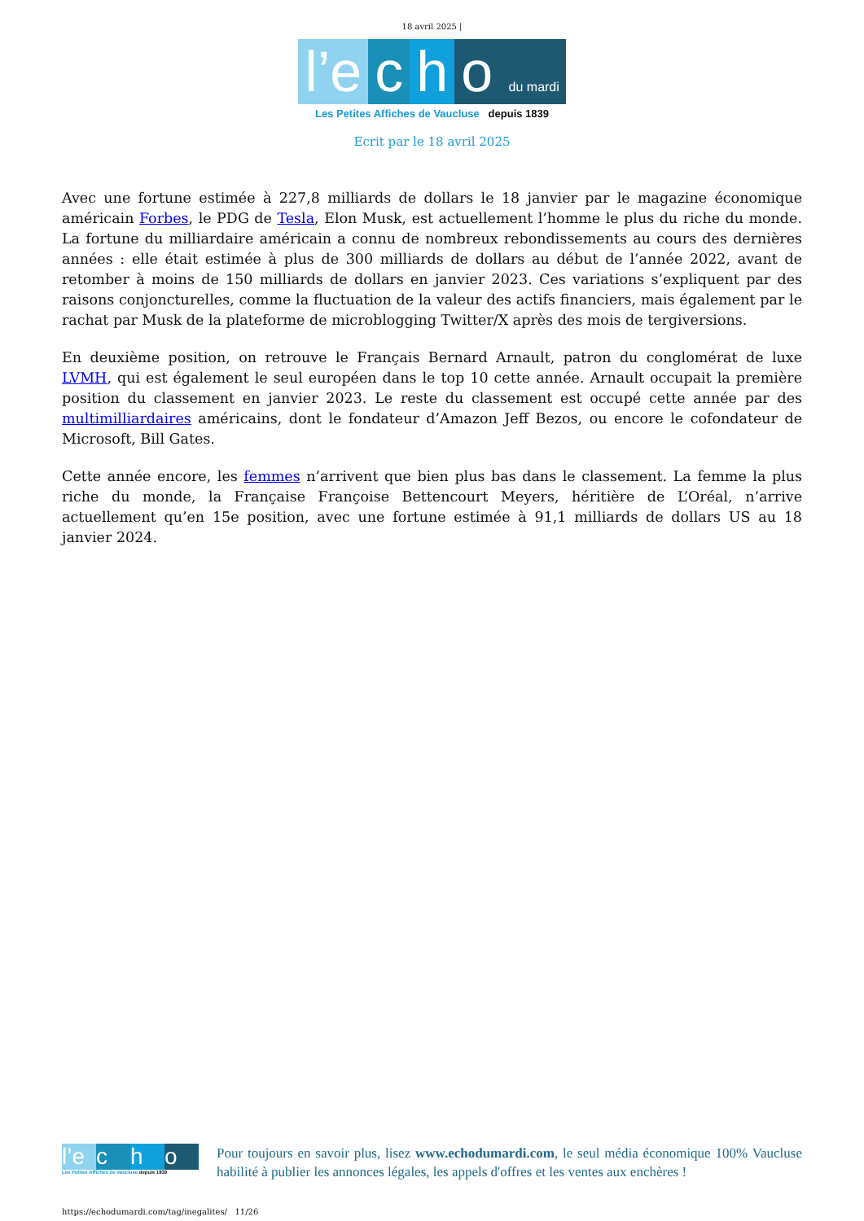18 avril 2025 |
l’e c h o du mardi
Les Petites Affiches de Vaucluse depuis 1839
Ecrit par le 18 avril 2025
Avec une fortune estimée à 227,8 milliards de dollars le 18 janvier par le magazine économique américain Forbes, le PDG de Tesla, Elon Musk, est actuellement l’homme le plus du riche du monde. La fortune du milliardaire américain a connu de nombreux rebondissements au cours des dernières années : elle était estimée à plus de 300 milliards de dollars au début de l’année 2022, avant de retomber à moins de 150 milliards de dollars en janvier 2023. Ces variations s’expliquent par des raisons conjoncturelles, comme la fluctuation de la valeur des actifs financiers, mais également par le rachat par Musk de la plateforme de microblogging Twitter/X après des mois de tergiversions.
En deuxième position, on retrouve le Français Bernard Arnault, patron du conglomérat de luxe LVMH, qui est également le seul européen dans le top 10 cette année. Arnault occupait la première position du classement en janvier 2023. Le reste du classement est occupé cette année par des multimilliardaires américains, dont le fondateur d’Amazon Jeff Bezos, ou encore le cofondateur de Microsoft, Bill Gates.
Cette année encore, les femmes n’arrivent que bien plus bas dans le classement. La femme la plus riche du monde, la Française Françoise Bettencourt Meyers, héritière de L’Oréal, n’arrive actuellement qu’en 15e position, avec une fortune estimée à 91,1 milliards de dollars US au 18 janvier 2024.
l’e c h o
Les Petites Affiches de Vaucluse depuis 1839
Pour toujours en savoir plus, lisez www.echodumardi.com, le seul média économique 100% Vaucluse habilité à publier les annonces légales, les appels d'offres et les ventes aux enchères !
https://echodumardi.com/tag/inegalites/ 11/26